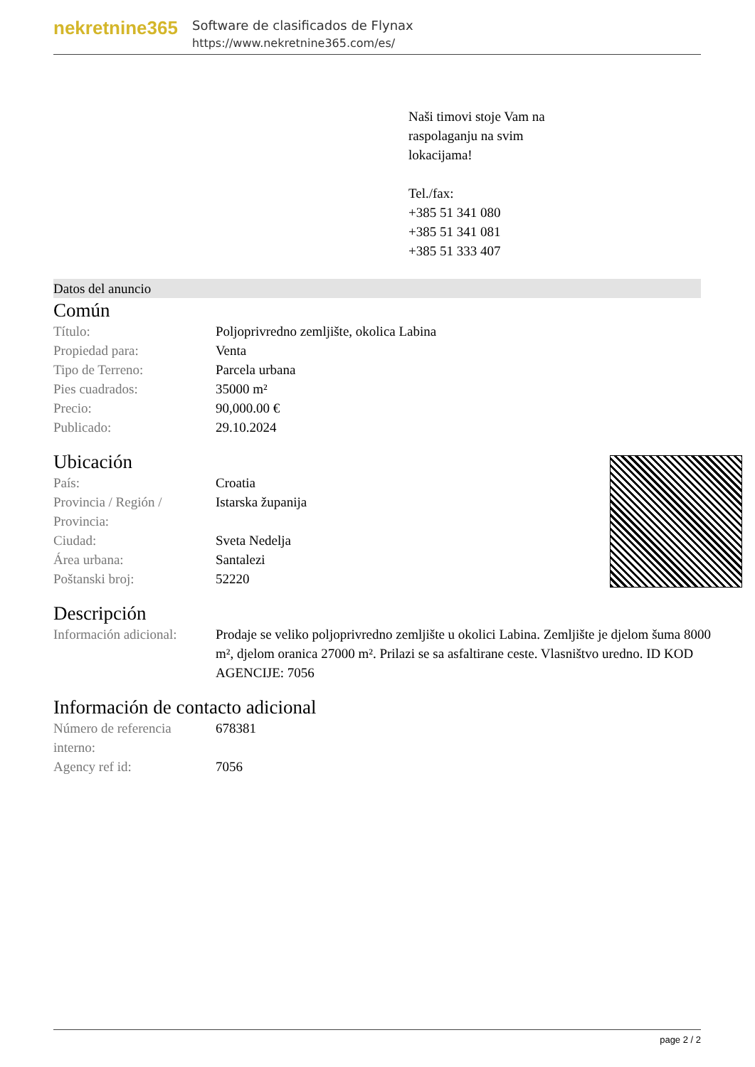nekretnine365
Software de clasificados de Flynax
https://www.nekretnine365.com/es/
Naši timovi stoje Vam na
raspolaganju na svim
lokacijama!
Tel./fax:
+385 51 341 080
+385 51 341 081
+385 51 333 407
Datos del anuncio
Común
| Título: | Poljoprivredno zemljište, okolica Labina |
| Propiedad para: | Venta |
| Tipo de Terreno: | Parcela urbana |
| Pies cuadrados: | 35000 m² |
| Precio: | 90,000.00 € |
| Publicado: | 29.10.2024 |
Ubicación
| País: | Croatia |
| Provincia / Región / Provincia: | Istarska županija |
| Ciudad: | Sveta Nedelja |
| Área urbana: | Santalezi |
| Poštanski broj: | 52220 |
Descripción
| Información adicional: | Prodaje se veliko poljoprivredno zemljište u okolici Labina. Zemljište je djelom šuma 8000 m², djelom oranica 27000 m². Prilazi se sa asfaltirane ceste. Vlasništvo uredno. ID KOD AGENCIJE: 7056 |
Información de contacto adicional
| Número de referencia interno: | 678381 |
| Agency ref id: | 7056 |
page 2 / 2